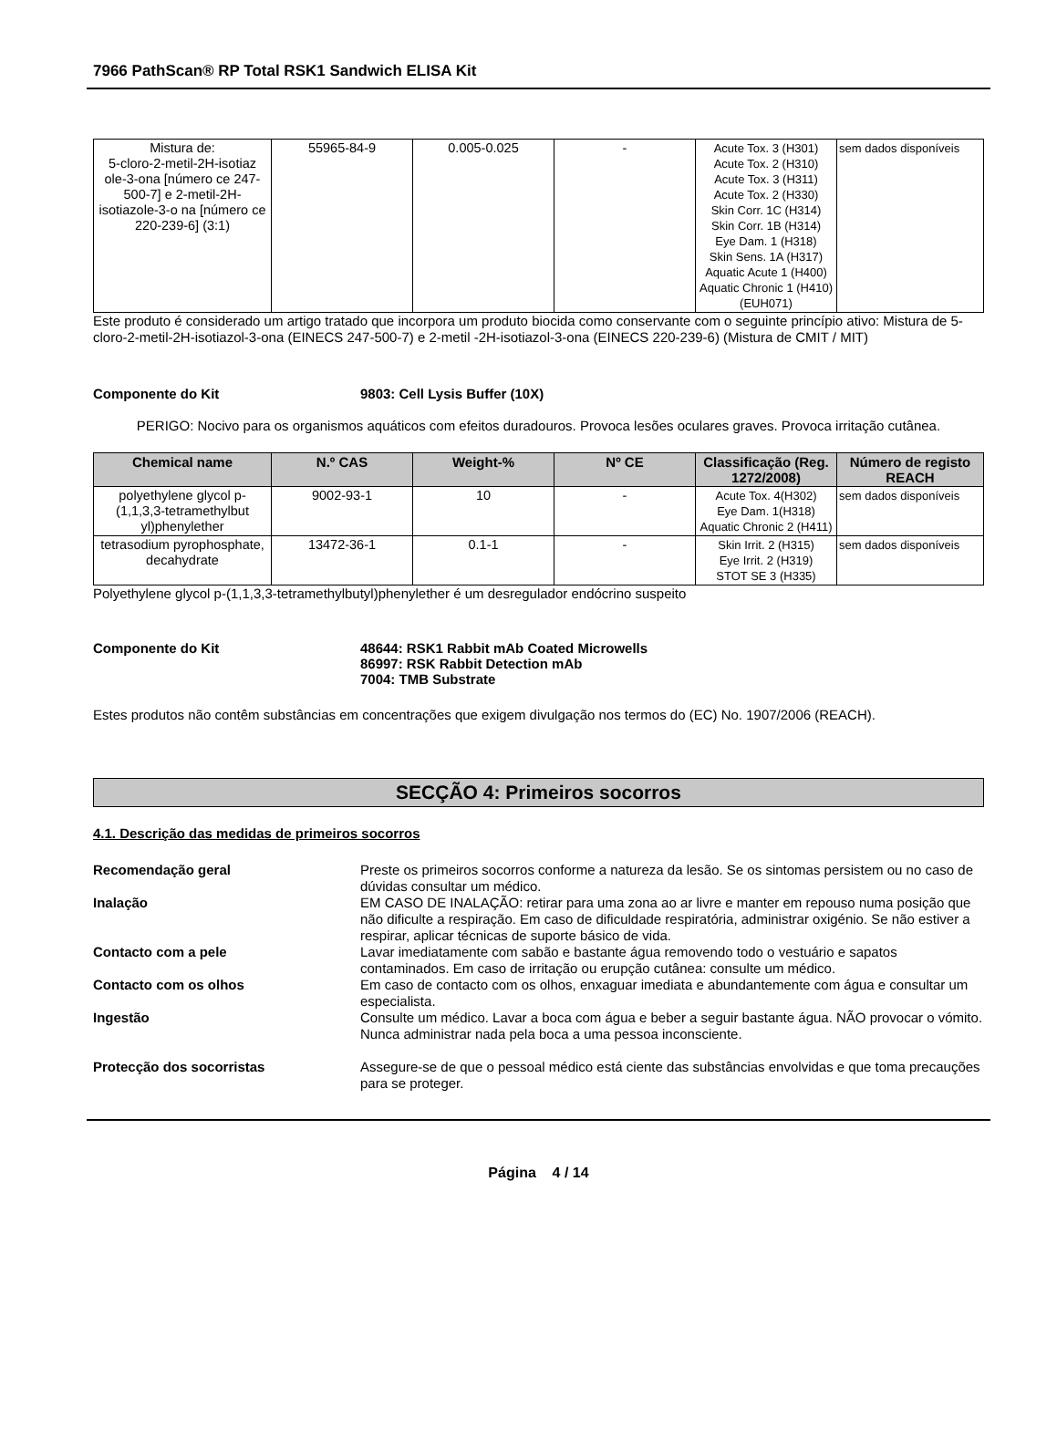7966 PathScan® RP Total RSK1 Sandwich ELISA Kit
| Mistura de: 5-cloro-2-metil-2H-isotiaz ole-3-ona [número ce 247-500-7] e 2-metil-2H-isotiazole-3-o na [número ce 220-239-6] (3:1) | 55965-84-9 | 0.005-0.025 | - | Acute Tox. 3 (H301) Acute Tox. 2 (H310) Acute Tox. 3 (H311) Acute Tox. 2 (H330) Skin Corr. 1C (H314) Skin Corr. 1B (H314) Eye Dam. 1 (H318) Skin Sens. 1A (H317) Aquatic Acute 1 (H400) Aquatic Chronic 1 (H410) (EUH071) | sem dados disponíveis |
Este produto é considerado um artigo tratado que incorpora um produto biocida como conservante com o seguinte princípio ativo: Mistura de 5-cloro-2-metil-2H-isotiazol-3-ona (EINECS 247-500-7) e 2-metil -2H-isotiazol-3-ona (EINECS 220-239-6) (Mistura de CMIT / MIT)
Componente do Kit 9803: Cell Lysis Buffer (10X)
PERIGO: Nocivo para os organismos aquáticos com efeitos duradouros. Provoca lesões oculares graves. Provoca irritação cutânea.
| Chemical name | N.º CAS | Weight-% | Nº CE | Classificação (Reg. 1272/2008) | Número de registo REACH |
| --- | --- | --- | --- | --- | --- |
| polyethylene glycol p-(1,1,3,3-tetramethylbut yl)phenylether | 9002-93-1 | 10 | - | Acute Tox. 4(H302) Eye Dam. 1(H318) Aquatic Chronic 2 (H411) | sem dados disponíveis |
| tetrasodium pyrophosphate, decahydrate | 13472-36-1 | 0.1-1 | - | Skin Irrit. 2 (H315) Eye Irrit. 2 (H319) STOT SE 3 (H335) | sem dados disponíveis |
Polyethylene glycol p-(1,1,3,3-tetramethylbutyl)phenylether é um desregulador endócrino suspeito
Componente do Kit 48644: RSK1 Rabbit mAb Coated Microwells
86997: RSK Rabbit Detection mAb
7004: TMB Substrate
Estes produtos não contêm substâncias em concentrações que exigem divulgação nos termos do (EC) No. 1907/2006 (REACH).
SECÇÃO 4: Primeiros socorros
4.1. Descrição das medidas de primeiros socorros
Recomendação geral Preste os primeiros socorros conforme a natureza da lesão. Se os sintomas persistem ou no caso de dúvidas consultar um médico.
Inalação EM CASO DE INALAÇÃO: retirar para uma zona ao ar livre e manter em repouso numa posição que não dificulte a respiração. Em caso de dificuldade respiratória, administrar oxigénio. Se não estiver a respirar, aplicar técnicas de suporte básico de vida.
Contacto com a pele Lavar imediatamente com sabão e bastante água removendo todo o vestuário e sapatos contaminados. Em caso de irritação ou erupção cutânea: consulte um médico.
Contacto com os olhos Em caso de contacto com os olhos, enxaguar imediata e abundantemente com água e consultar um especialista.
Ingestão Consulte um médico. Lavar a boca com água e beber a seguir bastante água. NÃO provocar o vómito. Nunca administrar nada pela boca a uma pessoa inconsciente.
Protecção dos socorristas Assegure-se de que o pessoal médico está ciente das substâncias envolvidas e que toma precauções para se proteger.
Página 4 / 14